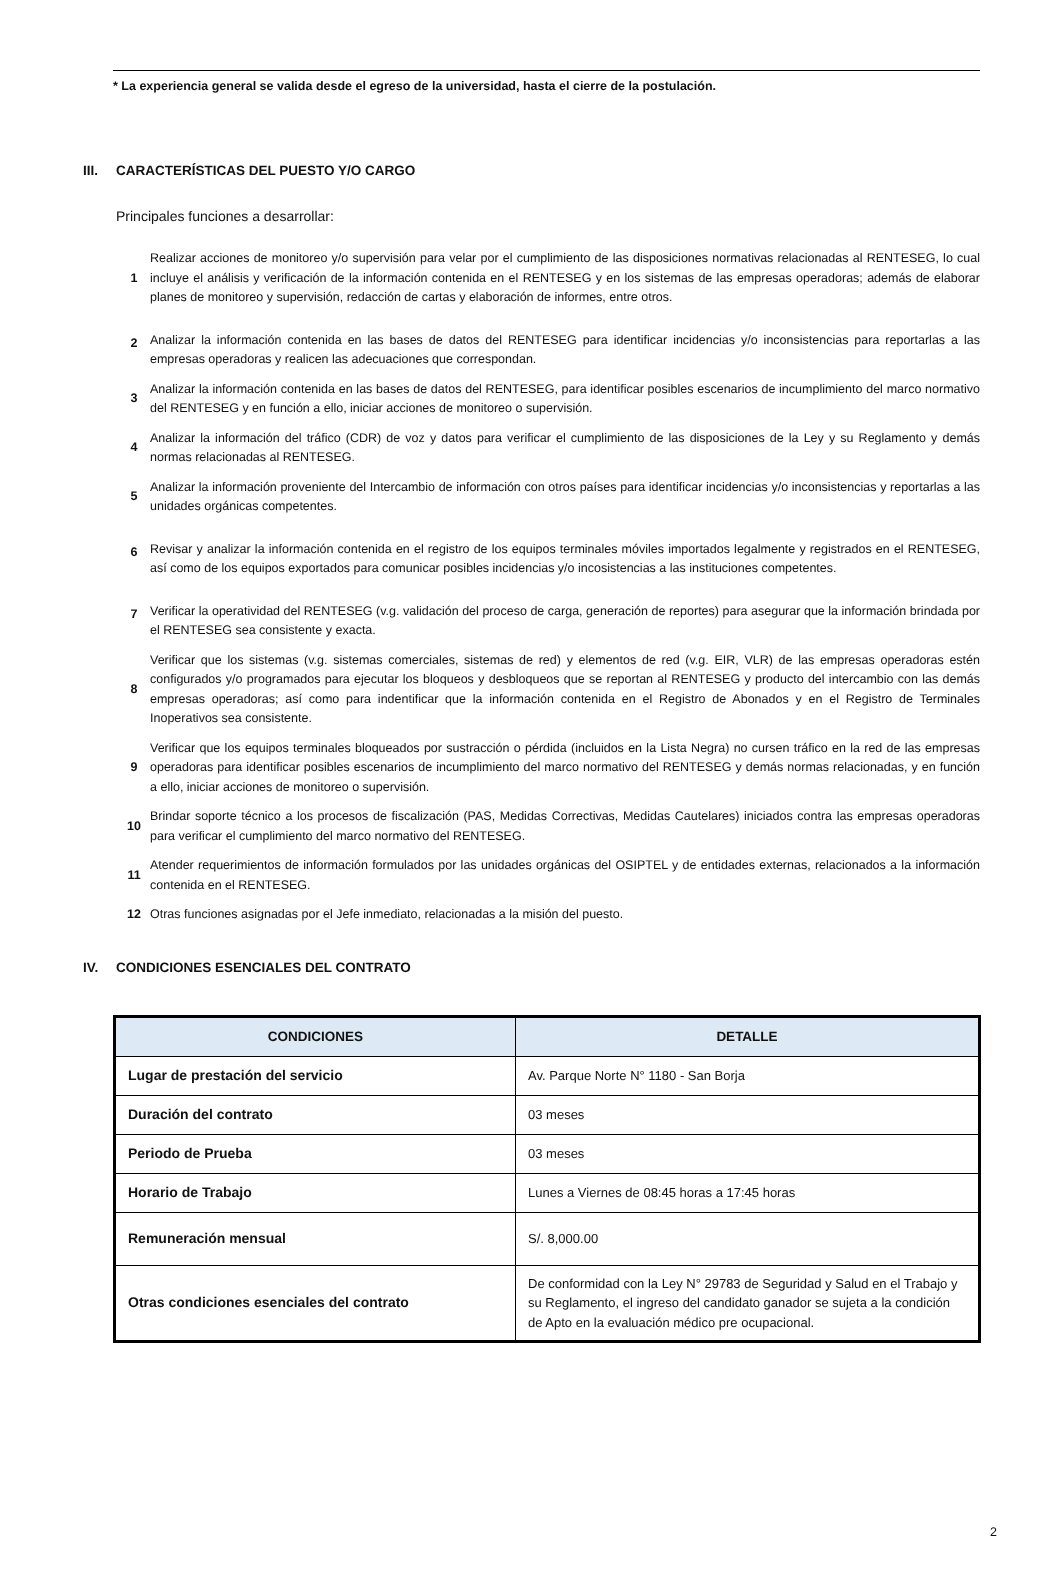* La experiencia general se valida desde el egreso de la universidad, hasta el cierre de la postulación.
III. CARACTERÍSTICAS DEL PUESTO Y/O CARGO
Principales funciones a desarrollar:
| 1 | Realizar acciones de monitoreo y/o supervisión para velar por el cumplimiento de las disposiciones normativas relacionadas al RENTESEG, lo cual incluye el análisis y verificación de la información contenida en el RENTESEG y en los sistemas de las empresas operadoras; además de elaborar planes de monitoreo y supervisión, redacción de cartas y elaboración de informes, entre otros. |
| 2 | Analizar la información contenida en las bases de datos del RENTESEG para identificar incidencias y/o inconsistencias para reportarlas a las empresas operadoras y realicen las adecuaciones que correspondan. |
| 3 | Analizar la información contenida en las bases de datos del RENTESEG, para identificar posibles escenarios de incumplimiento del marco normativo del RENTESEG y en función a ello, iniciar acciones de monitoreo o supervisión. |
| 4 | Analizar la información del tráfico (CDR) de voz y datos para verificar el cumplimiento de las disposiciones de la Ley y su Reglamento y demás normas relacionadas al RENTESEG. |
| 5 | Analizar la información proveniente del Intercambio de información con otros países para identificar incidencias y/o inconsistencias y reportarlas a las unidades orgánicas competentes. |
| 6 | Revisar y analizar la información contenida en el registro de los equipos terminales móviles importados legalmente y registrados en el RENTESEG, así como de los equipos exportados para comunicar posibles incidencias y/o incosistencias a las instituciones competentes. |
| 7 | Verificar la operatividad del RENTESEG (v.g. validación del proceso de carga, generación de reportes) para asegurar que la información brindada por el RENTESEG sea consistente y exacta. |
| 8 | Verificar que los sistemas (v.g. sistemas comerciales, sistemas de red) y elementos de red (v.g. EIR, VLR) de las empresas operadoras estén configurados y/o programados para ejecutar los bloqueos y desbloqueos que se reportan al RENTESEG y producto del intercambio con las demás empresas operadoras; así como para indentificar que la información contenida en el Registro de Abonados y en el Registro de Terminales Inoperativos sea consistente. |
| 9 | Verificar que los equipos terminales bloqueados por sustracción o pérdida (incluidos en la Lista Negra) no cursen tráfico en la red de las empresas operadoras para identificar posibles escenarios de incumplimiento del marco normativo del RENTESEG y demás normas relacionadas, y en función a ello, iniciar acciones de monitoreo o supervisión. |
| 10 | Brindar soporte técnico a los procesos de fiscalización (PAS, Medidas Correctivas, Medidas Cautelares) iniciados contra las empresas operadoras para verificar el cumplimiento del marco normativo del RENTESEG. |
| 11 | Atender requerimientos de información formulados por las unidades orgánicas del OSIPTEL y de entidades externas, relacionados a la información contenida en el RENTESEG. |
| 12 | Otras funciones asignadas por el Jefe inmediato, relacionadas a la misión del puesto. |
IV. CONDICIONES ESENCIALES DEL CONTRATO
| CONDICIONES | DETALLE |
| --- | --- |
| Lugar de prestación del servicio | Av. Parque Norte N° 1180 - San Borja |
| Duración del contrato | 03 meses |
| Periodo de Prueba | 03 meses |
| Horario de Trabajo | Lunes a Viernes de 08:45 horas a 17:45 horas |
| Remuneración mensual | S/. 8,000.00 |
| Otras condiciones esenciales del contrato | De conformidad con la Ley N° 29783 de Seguridad y Salud en el Trabajo y su Reglamento, el ingreso del candidato ganador se sujeta a la condición de Apto en la evaluación médico pre ocupacional. |
2